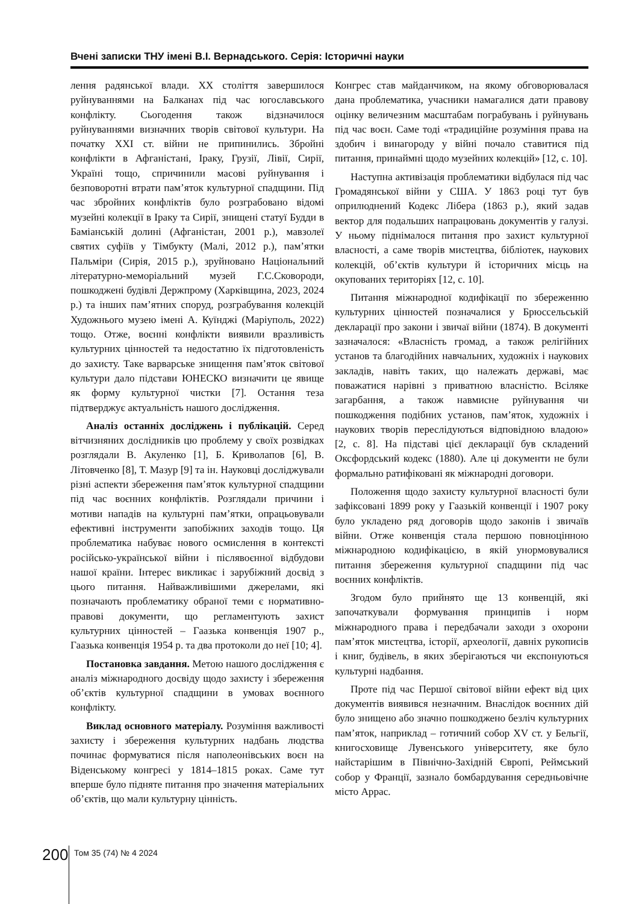Вчені записки ТНУ імені В.І. Вернадського. Серія: Історичні науки
лення радянської влади. XX століття завершилося руйнуваннями на Балканах під час югославського конфлікту. Сьогодення також відзначилося руйнуваннями визначних творів світової культури. На початку XXI ст. війни не припинились. Збройні конфлікти в Афганістані, Іраку, Грузії, Лівії, Сирії, Україні тощо, спричинили масові руйнування і безповоротні втрати пам’яток культурної спадщини. Під час збройних конфліктів було розграбовано відомі музейні колекції в Іраку та Сирії, знищені статуї Будди в Баміанській долині (Афганістан, 2001 р.), мавзолеї святих суфіїв у Тімбукту (Малі, 2012 р.), пам’ятки Пальміри (Сирія, 2015 р.), зруйновано Національний літературно-меморіальний музей Г.С.Сковороди, пошкоджені будівлі Держпрому (Харківщина, 2023, 2024 р.) та інших пам’ятних споруд, розграбування колекцій Художнього музею імені А. Куїнджі (Маріуполь, 2022) тощо. Отже, воєнні конфлікти виявили вразливість культурних цінностей та недостатню їх підготовленість до захисту. Таке варварське знищення пам’яток світової культури дало підстави ЮНЕСКО визначити це явище як форму культурної чистки [7]. Остання теза підтверджує актуальність нашого дослідження.
Аналіз останніх досліджень і публікацій. Серед вітчизняних дослідників цю проблему у своїх розвідках розглядали В. Акуленко [1], Б. Криволапов [6], В. Літовченко [8], Т. Мазур [9] та ін. Науковці досліджували різні аспекти збереження пам’яток культурної спадщини під час воєнних конфліктів. Розглядали причини і мотиви нападів на культурні пам’ятки, опрацьовували ефективні інструменти запобіжних заходів тощо. Ця проблематика набуває нового осмислення в контексті російсько-української війни і післявоєнної відбудови нашої країни. Інтерес викликає і зарубіжний досвід з цього питання. Найважливішими джерелами, які позначають проблематику обраної теми є нормативно-правові документи, що регламентують захист культурних цінностей – Гаазька конвенція 1907 р., Гаазька конвенція 1954 р. та два протоколи до неї [10; 4].
Постановка завдання. Метою нашого дослідження є аналіз міжнародного досвіду щодо захисту і збереження об’єктів культурної спадщини в умовах воєнного конфлікту.
Виклад основного матеріалу. Розуміння важливості захисту і збереження культурних надбань людства починає формуватися після наполеонівських воєн на Віденському конгресі у 1814–1815 роках. Саме тут вперше було підняте питання про значення матеріальних об’єктів, що мали культурну цінність.
Конгрес став майданчиком, на якому обговорювалася дана проблематика, учасники намагалися дати правову оцінку величезним масштабам пограбувань і руйнувань під час воєн. Саме тоді «традиційне розуміння права на здобич і винагороду у війні почало ставитися під питання, принаймні щодо музейних колекцій» [12, с. 10].
Наступна активізація проблематики відбулася під час Громадянської війни у США. У 1863 році тут був оприлюднений Кодекс Лібера (1863 р.), який задав вектор для подальших напрацювань документів у галузі. У ньому піднімалося питання про захист культурної власності, а саме творів мистецтва, бібліотек, наукових колекцій, об’єктів культури й історичних місць на окупованих територіях [12, с. 10].
Питання міжнародної кодифікації по збереженню культурних цінностей позначалися у Брюссельській декларації про закони і звичаї війни (1874). В документі зазначалося: «Власність громад, а також релігійних установ та благодійних навчальних, художніх і наукових закладів, навіть таких, що належать державі, має поважатися нарівні з приватною власністю. Всіляке загарбання, а також навмисне руйнування чи пошкодження подібних установ, пам’яток, художніх і наукових творів переслідуються відповідною владою» [2, с. 8]. На підставі цієї декларації був складений Оксфордський кодекс (1880). Але ці документи не були формально ратифіковані як міжнародні договори.
Положення щодо захисту культурної власності були зафіксовані 1899 року у Гаазькій конвенції і 1907 року було укладено ряд договорів щодо законів і звичаїв війни. Отже конвенція стала першою повноцінною міжнародною кодифікацією, в якій унормовувалися питання збереження культурної спадщини під час воєнних конфліктів.
Згодом було прийнято ще 13 конвенцій, які започаткували формування принципів і норм міжнародного права і передбачали заходи з охорони пам’яток мистецтва, історії, археології, давніх рукописів і книг, будівель, в яких зберігаються чи експонуються культурні надбання.
Проте під час Першої світової війни ефект від цих документів виявився незначним. Внаслідок воєнних дій було знищено або значно пошкоджено безліч культурних пам’яток, наприклад – готичний собор XV ст. у Бельгії, книгосховище Лувенського університету, яке було найстарішим в Північно-Західній Європі, Реймський собор у Франції, зазнало бомбардування середньовічне місто Аррас.
200
Том 35 (74) № 4 2024